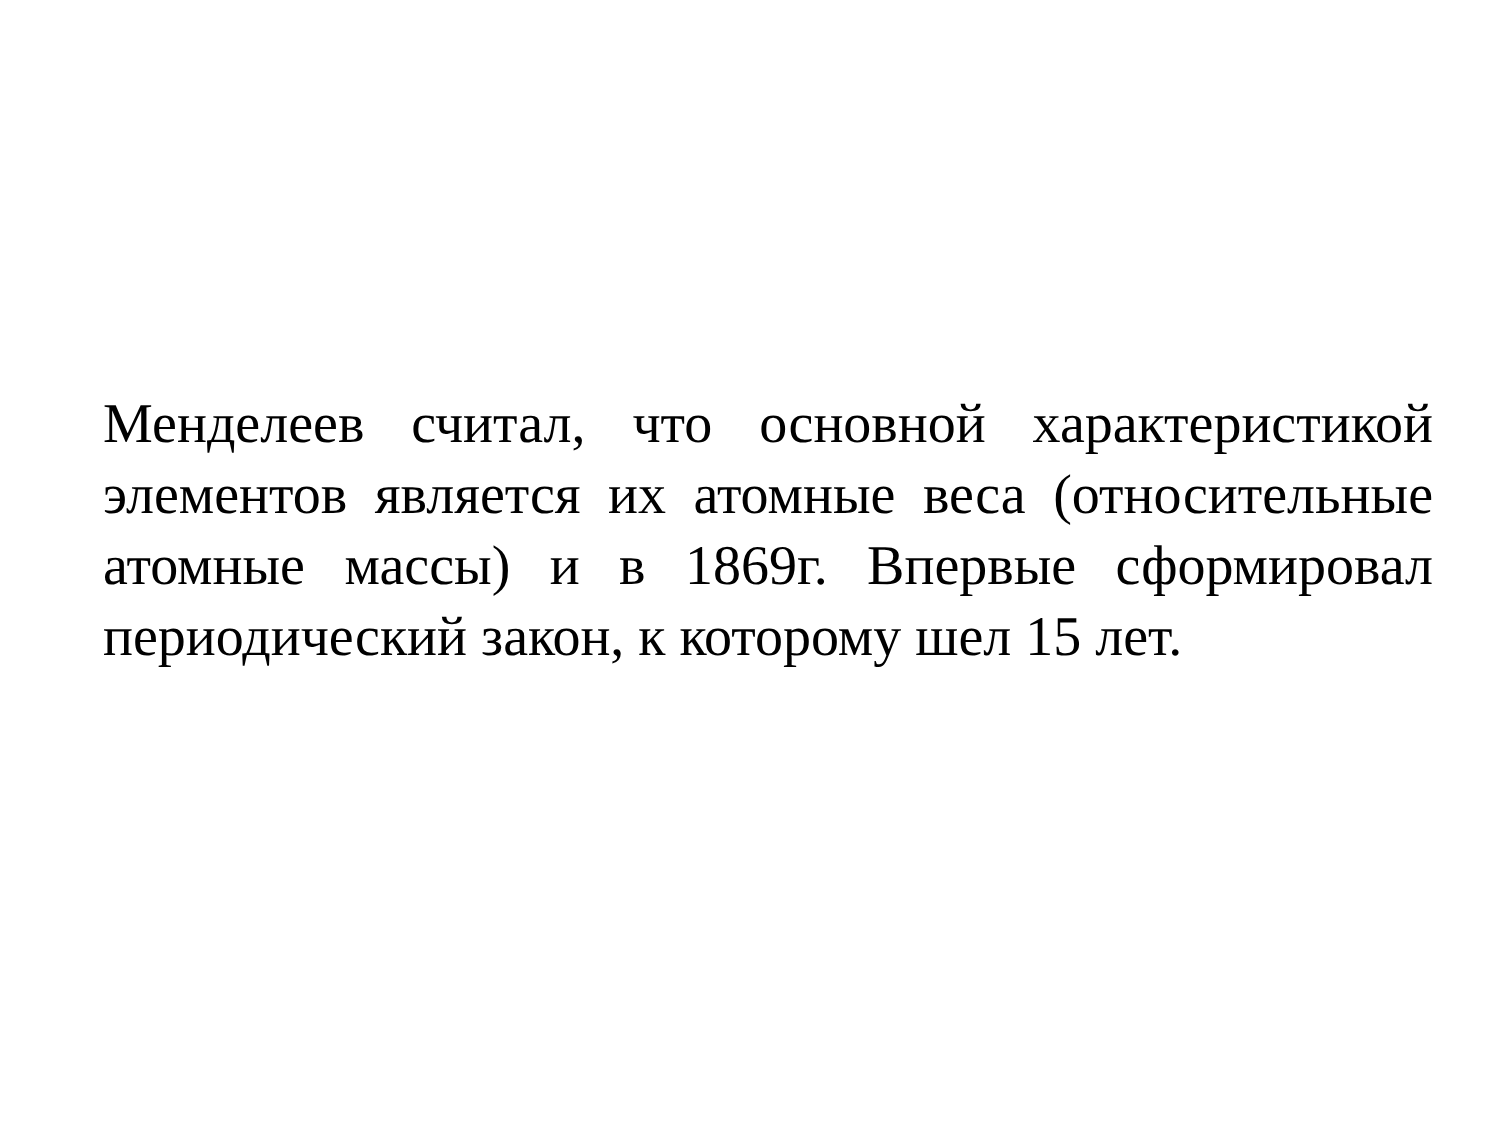Менделеев считал, что основной характеристикой элементов является их атомные веса (относительные атомные массы) и в 1869г. Впервые сформировал периодический закон, к которому шел 15 лет.